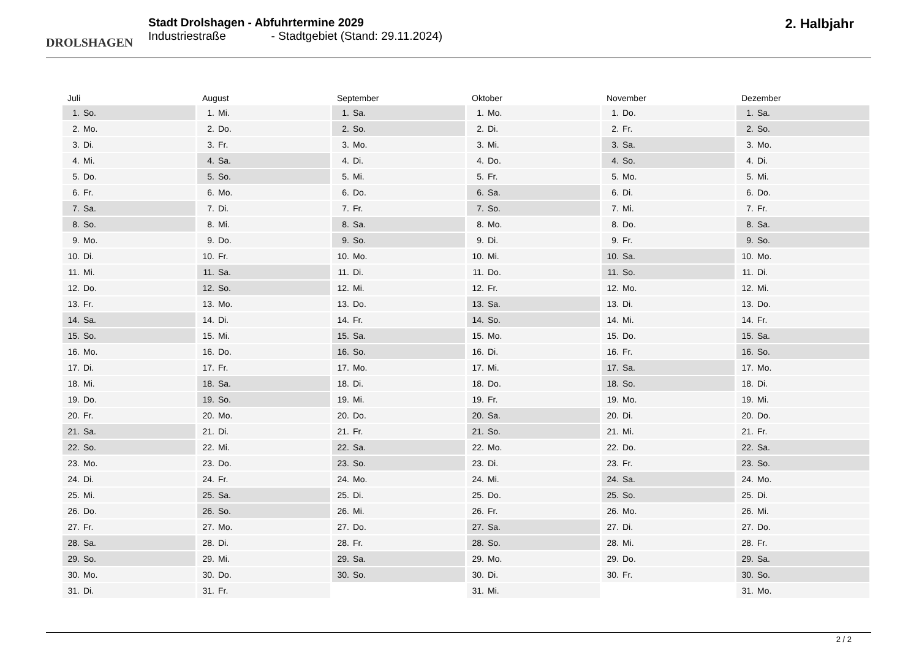DROLSHAGEN
Stadt Drolshagen - Abfuhrtermine 2029
Industriestraße - Stadtgebiet (Stand: 29.11.2024)
2. Halbjahr
Juli
1. So.
2. Mo.
3. Di.
4. Mi.
5. Do.
6. Fr.
7. Sa.
8. So.
9. Mo.
10. Di.
11. Mi.
12. Do.
13. Fr.
14. Sa.
15. So.
16. Mo.
17. Di.
18. Mi.
19. Do.
20. Fr.
21. Sa.
22. So.
23. Mo.
24. Di.
25. Mi.
26. Do.
27. Fr.
28. Sa.
29. So.
30. Mo.
31. Di.
August
1. Mi.
2. Do.
3. Fr.
4. Sa.
5. So.
6. Mo.
7. Di.
8. Mi.
9. Do.
10. Fr.
11. Sa.
12. So.
13. Mo.
14. Di.
15. Mi.
16. Do.
17. Fr.
18. Sa.
19. So.
20. Mo.
21. Di.
22. Mi.
23. Do.
24. Fr.
25. Sa.
26. So.
27. Mo.
28. Di.
29. Mi.
30. Do.
31. Fr.
September
1. Sa.
2. So.
3. Mo.
4. Di.
5. Mi.
6. Do.
7. Fr.
8. Sa.
9. So.
10. Mo.
11. Di.
12. Mi.
13. Do.
14. Fr.
15. Sa.
16. So.
17. Mo.
18. Di.
19. Mi.
20. Do.
21. Fr.
22. Sa.
23. So.
24. Mo.
25. Di.
26. Mi.
27. Do.
28. Fr.
29. Sa.
30. So.
Oktober
1. Mo.
2. Di.
3. Mi.
4. Do.
5. Fr.
6. Sa.
7. So.
8. Mo.
9. Di.
10. Mi.
11. Do.
12. Fr.
13. Sa.
14. So.
15. Mo.
16. Di.
17. Mi.
18. Do.
19. Fr.
20. Sa.
21. So.
22. Mo.
23. Di.
24. Mi.
25. Do.
26. Fr.
27. Sa.
28. So.
29. Mo.
30. Di.
31. Mi.
November
1. Do.
2. Fr.
3. Sa.
4. So.
5. Mo.
6. Di.
7. Mi.
8. Do.
9. Fr.
10. Sa.
11. So.
12. Mo.
13. Di.
14. Mi.
15. Do.
16. Fr.
17. Sa.
18. So.
19. Mo.
20. Di.
21. Mi.
22. Do.
23. Fr.
24. Sa.
25. So.
26. Mo.
27. Di.
28. Mi.
29. Do.
30. Fr.
Dezember
1. Sa.
2. So.
3. Mo.
4. Di.
5. Mi.
6. Do.
7. Fr.
8. Sa.
9. So.
10. Mo.
11. Di.
12. Mi.
13. Do.
14. Fr.
15. Sa.
16. So.
17. Mo.
18. Di.
19. Mi.
20. Do.
21. Fr.
22. Sa.
23. So.
24. Mo.
25. Di.
26. Mi.
27. Do.
28. Fr.
29. Sa.
30. So.
31. Mo.
2 / 2